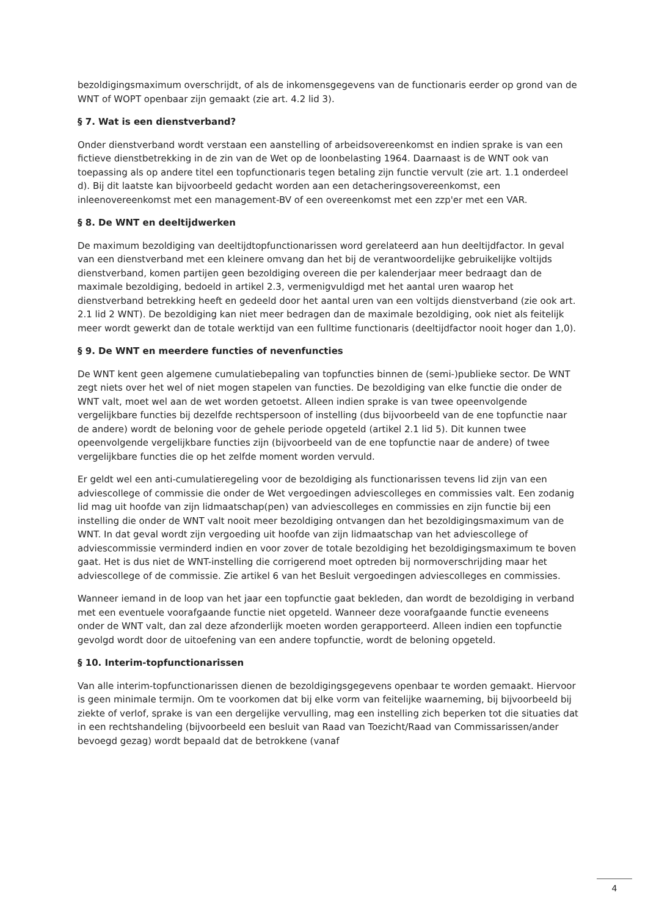bezoldigingsmaximum overschrijdt, of als de inkomensgegevens van de functionaris eerder op grond van de WNT of WOPT openbaar zijn gemaakt (zie art. 4.2 lid 3).
§ 7. Wat is een dienstverband?
Onder dienstverband wordt verstaan een aanstelling of arbeidsovereenkomst en indien sprake is van een fictieve dienstbetrekking in de zin van de Wet op de loonbelasting 1964. Daarnaast is de WNT ook van toepassing als op andere titel een topfunctionaris tegen betaling zijn functie vervult (zie art. 1.1 onderdeel d). Bij dit laatste kan bijvoorbeeld gedacht worden aan een detacheringsovereenkomst, een inleenovereenkomst met een management-BV of een overeenkomst met een zzp'er met een VAR.
§ 8. De WNT en deeltijdwerken
De maximum bezoldiging van deeltijdtopfunctionarissen word gerelateerd aan hun deeltijdfactor. In geval van een dienstverband met een kleinere omvang dan het bij de verantwoordelijke gebruikelijke voltijds dienstverband, komen partijen geen bezoldiging overeen die per kalenderjaar meer bedraagt dan de maximale bezoldiging, bedoeld in artikel 2.3, vermenigvuldigd met het aantal uren waarop het dienstverband betrekking heeft en gedeeld door het aantal uren van een voltijds dienstverband (zie ook art. 2.1 lid 2 WNT). De bezoldiging kan niet meer bedragen dan de maximale bezoldiging, ook niet als feitelijk meer wordt gewerkt dan de totale werktijd van een fulltime functionaris (deeltijdfactor nooit hoger dan 1,0).
§ 9. De WNT en meerdere functies of nevenfuncties
De WNT kent geen algemene cumulatiebepaling van topfuncties binnen de (semi-)publieke sector. De WNT zegt niets over het wel of niet mogen stapelen van functies. De bezoldiging van elke functie die onder de WNT valt, moet wel aan de wet worden getoetst. Alleen indien sprake is van twee opeenvolgende vergelijkbare functies bij dezelfde rechtspersoon of instelling (dus bijvoorbeeld van de ene topfunctie naar de andere) wordt de beloning voor de gehele periode opgeteld (artikel 2.1 lid 5). Dit kunnen twee opeenvolgende vergelijkbare functies zijn (bijvoorbeeld van de ene topfunctie naar de andere) of twee vergelijkbare functies die op het zelfde moment worden vervuld.
Er geldt wel een anti-cumulatieregeling voor de bezoldiging als functionarissen tevens lid zijn van een adviescollege of commissie die onder de Wet vergoedingen adviescolleges en commissies valt. Een zodanig lid mag uit hoofde van zijn lidmaatschap(pen) van adviescolleges en commissies en zijn functie bij een instelling die onder de WNT valt nooit meer bezoldiging ontvangen dan het bezoldigingsmaximum van de WNT. In dat geval wordt zijn vergoeding uit hoofde van zijn lidmaatschap van het adviescollege of adviescommissie verminderd indien en voor zover de totale bezoldiging het bezoldigingsmaximum te boven gaat. Het is dus niet de WNT-instelling die corrigerend moet optreden bij normoverschrijding maar het adviescollege of de commissie. Zie artikel 6 van het Besluit vergoedingen adviescolleges en commissies.
Wanneer iemand in de loop van het jaar een topfunctie gaat bekleden, dan wordt de bezoldiging in verband met een eventuele voorafgaande functie niet opgeteld. Wanneer deze voorafgaande functie eveneens onder de WNT valt, dan zal deze afzonderlijk moeten worden gerapporteerd. Alleen indien een topfunctie gevolgd wordt door de uitoefening van een andere topfunctie, wordt de beloning opgeteld.
§ 10. Interim-topfunctionarissen
Van alle interim-topfunctionarissen dienen de bezoldigingsgegevens openbaar te worden gemaakt. Hiervoor is geen minimale termijn. Om te voorkomen dat bij elke vorm van feitelijke waarneming, bij bijvoorbeeld bij ziekte of verlof, sprake is van een dergelijke vervulling, mag een instelling zich beperken tot die situaties dat in een rechtshandeling (bijvoorbeeld een besluit van Raad van Toezicht/Raad van Commissarissen/ander bevoegd gezag) wordt bepaald dat de betrokkene (vanaf
4